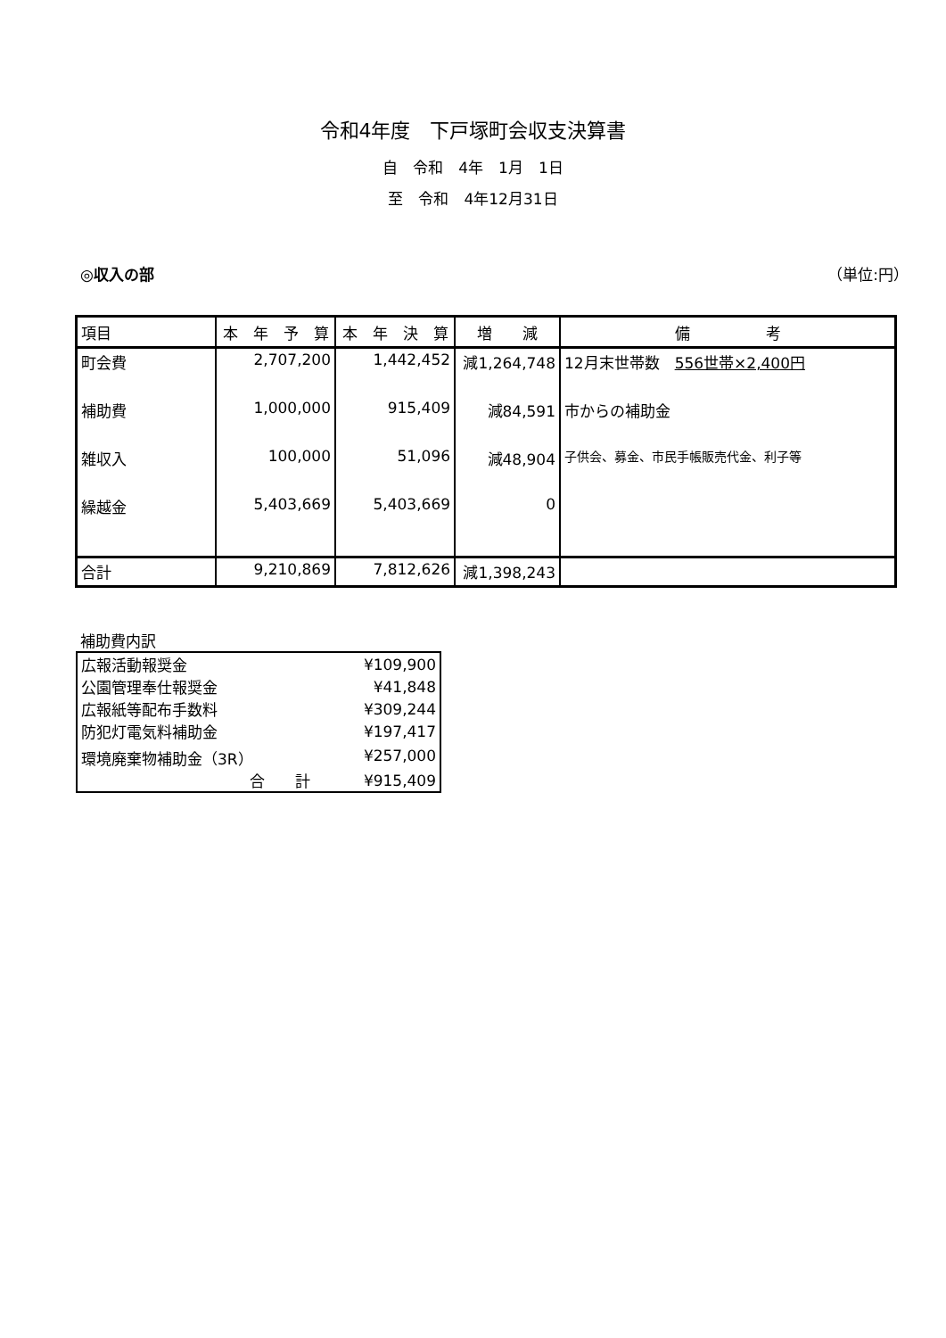令和4年度　下戸塚町会収支決算書
自　令和　4年　1月　1日
至　令和　4年12月31日
◎収入の部 （単位:円）
| 項目 | 本 年 予 算 | 本 年 決 算 | 増 減 | 備 考 |
| --- | --- | --- | --- | --- |
| 町会費 | 2,707,200 | 1,442,452 | 減1,264,748 | 12月末世帯数 556世帯×2,400円 |
| 補助費 | 1,000,000 | 915,409 | 減84,591 | 市からの補助金 |
| 雑収入 | 100,000 | 51,096 | 減48,904 | 子供会、募金、市民手帳販売代金、利子等 |
| 繰越金 | 5,403,669 | 5,403,669 | 0 | |
| 合計 | 9,210,869 | 7,812,626 | 減1,398,243 | |
補助費内訳
| 広報活動報奨金 | ¥109,900 |
| 公園管理奉仕報奨金 | ¥41,848 |
| 広報紙等配布手数料 | ¥309,244 |
| 防犯灯電気料補助金 | ¥197,417 |
| 環境廃棄物補助金（3R） | ¥257,000 |
| 合 計 | ¥915,409 |